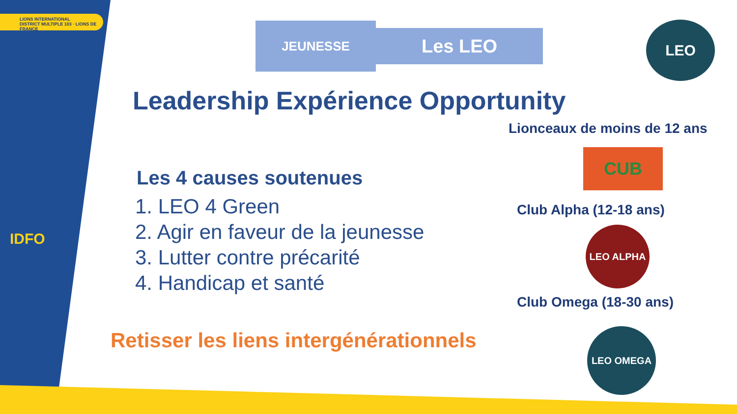LIONS INTERNATIONAL
DISTRICT MULTIPLE 103 · LIONS DE FRANCE
IDFO
JEUNESSE Les LEO LEO
Leadership Expérience Opportunity
Lionceaux de moins de 12 ans
CUB
Club Alpha (12-18 ans)
LEO ALPHA
Club Omega (18-30 ans)
LEO OMEGA
Les 4 causes soutenues
1. LEO 4 Green
2. Agir en faveur de la jeunesse
3. Lutter contre précarité
4. Handicap et santé
Retisser les liens intergénérationnels